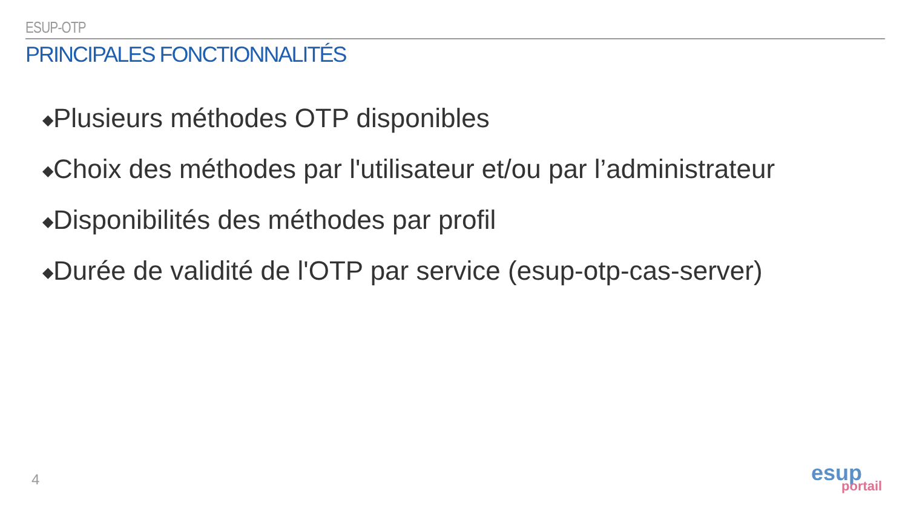ESUP-OTP
PRINCIPALES FONCTIONNALITÉS
◆Plusieurs méthodes OTP disponibles
◆Choix des méthodes par l'utilisateur et/ou par l’administrateur
◆Disponibilités des méthodes par profil
◆Durée de validité de l'OTP par service (esup-otp-cas-server)
4
esup
portail